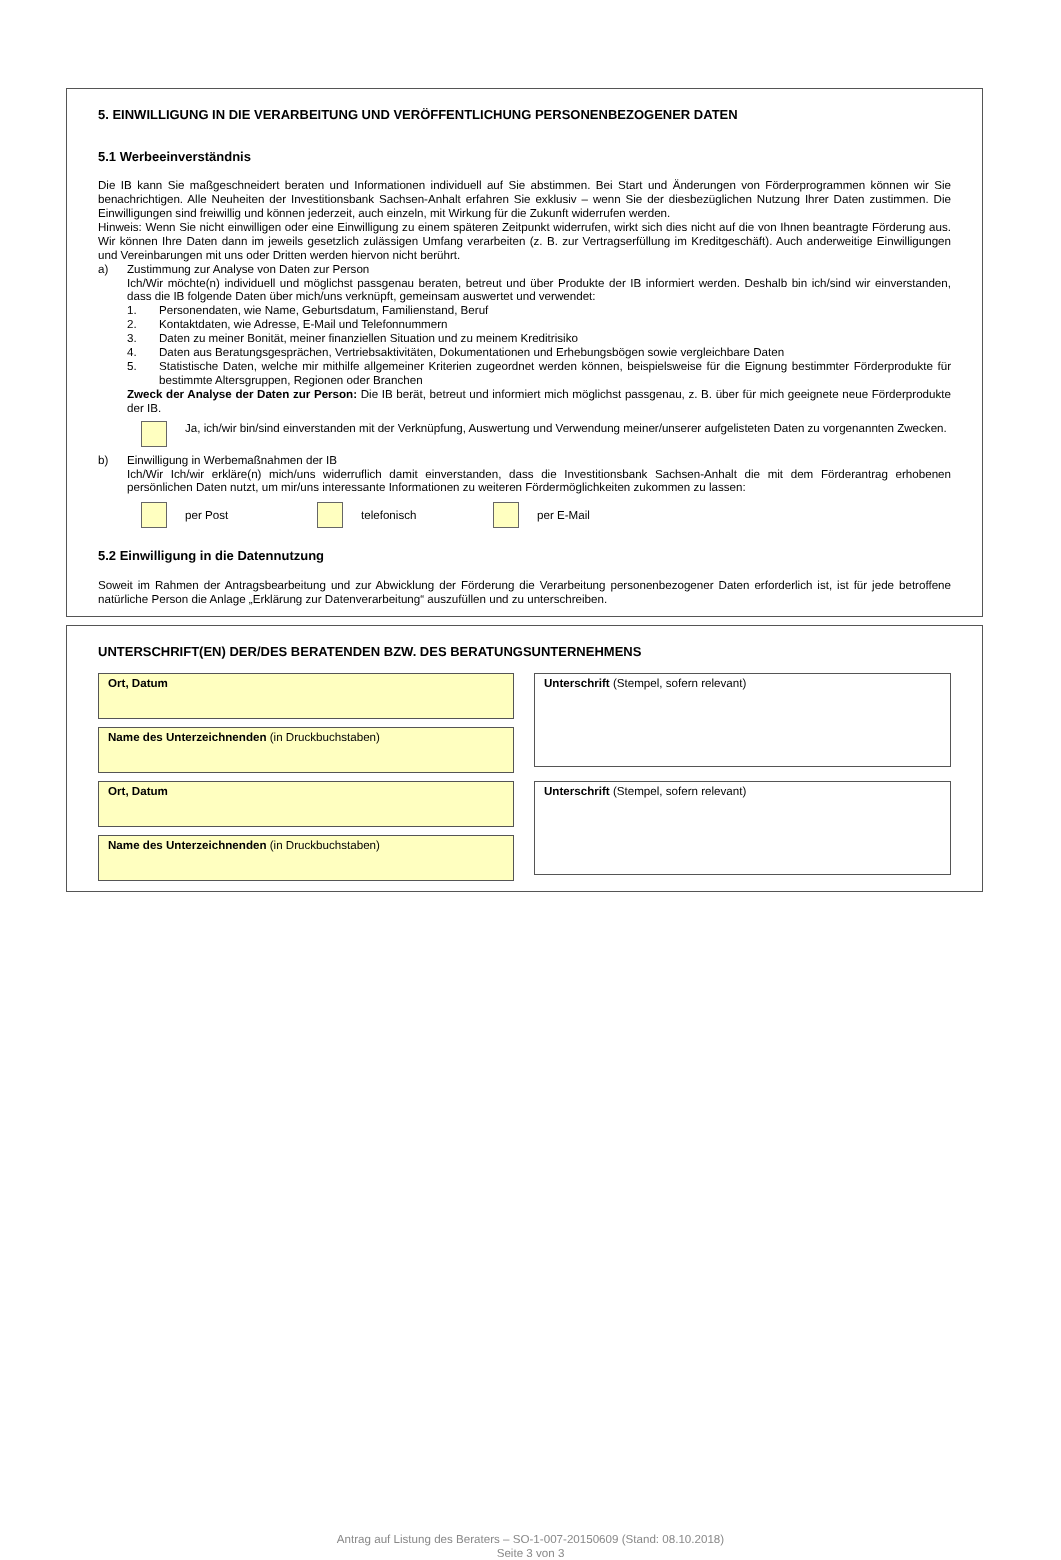5. EINWILLIGUNG IN DIE VERARBEITUNG UND VERÖFFENTLICHUNG PERSONENBEZOGENER DATEN
5.1 Werbeeinverständnis
Die IB kann Sie maßgeschneidert beraten und Informationen individuell auf Sie abstimmen. Bei Start und Änderungen von Förderprogrammen können wir Sie benachrichtigen. Alle Neuheiten der Investitionsbank Sachsen-Anhalt erfahren Sie exklusiv – wenn Sie der diesbezüglichen Nutzung Ihrer Daten zustimmen. Die Einwilligungen sind freiwillig und können jederzeit, auch einzeln, mit Wirkung für die Zukunft widerrufen werden.
Hinweis: Wenn Sie nicht einwilligen oder eine Einwilligung zu einem späteren Zeitpunkt widerrufen, wirkt sich dies nicht auf die von Ihnen beantragte Förderung aus. Wir können Ihre Daten dann im jeweils gesetzlich zulässigen Umfang verarbeiten (z. B. zur Vertragserfüllung im Kreditgeschäft). Auch anderweitige Einwilligungen und Vereinbarungen mit uns oder Dritten werden hiervon nicht berührt.
a) Zustimmung zur Analyse von Daten zur Person
Ich/Wir möchte(n) individuell und möglichst passgenau beraten, betreut und über Produkte der IB informiert werden. Deshalb bin ich/sind wir einverstanden, dass die IB folgende Daten über mich/uns verknüpft, gemeinsam auswertet und verwendet:
1. Personendaten, wie Name, Geburtsdatum, Familienstand, Beruf
2. Kontaktdaten, wie Adresse, E-Mail und Telefonnummern
3. Daten zu meiner Bonität, meiner finanziellen Situation und zu meinem Kreditrisiko
4. Daten aus Beratungsgesprächen, Vertriebsaktivitäten, Dokumentationen und Erhebungsbögen sowie vergleichbare Daten
5. Statistische Daten, welche mir mithilfe allgemeiner Kriterien zugeordnet werden können, beispielsweise für die Eignung bestimmter Förderprodukte für bestimmte Altersgruppen, Regionen oder Branchen
Zweck der Analyse der Daten zur Person: Die IB berät, betreut und informiert mich möglichst passgenau, z. B. über für mich geeignete neue Förderprodukte der IB.
Ja, ich/wir bin/sind einverstanden mit der Verknüpfung, Auswertung und Verwendung meiner/unserer aufgelisteten Daten zu vorgenannten Zwecken.
b) Einwilligung in Werbemaßnahmen der IB
Ich/Wir Ich/wir erkläre(n) mich/uns widerruflich damit einverstanden, dass die Investitionsbank Sachsen-Anhalt die mit dem Förderantrag erhobenen persönlichen Daten nutzt, um mir/uns interessante Informationen zu weiteren Fördermöglichkeiten zukommen zu lassen:
per Post telefonisch per E-Mail
5.2 Einwilligung in die Datennutzung
Soweit im Rahmen der Antragsbearbeitung und zur Abwicklung der Förderung die Verarbeitung personenbezogener Daten erforderlich ist, ist für jede betroffene natürliche Person die Anlage „Erklärung zur Datenverarbeitung“ auszufüllen und zu unterschreiben.
UNTERSCHRIFT(EN) DER/DES BERATENDEN BZW. DES BERATUNGSUNTERNEHMENS
Ort, Datum
Name des Unterzeichnenden (in Druckbuchstaben)
Unterschrift (Stempel, sofern relevant)
Ort, Datum
Name des Unterzeichnenden (in Druckbuchstaben)
Unterschrift (Stempel, sofern relevant)
Antrag auf Listung des Beraters – SO-1-007-20150609 (Stand: 08.10.2018)
Seite 3 von 3